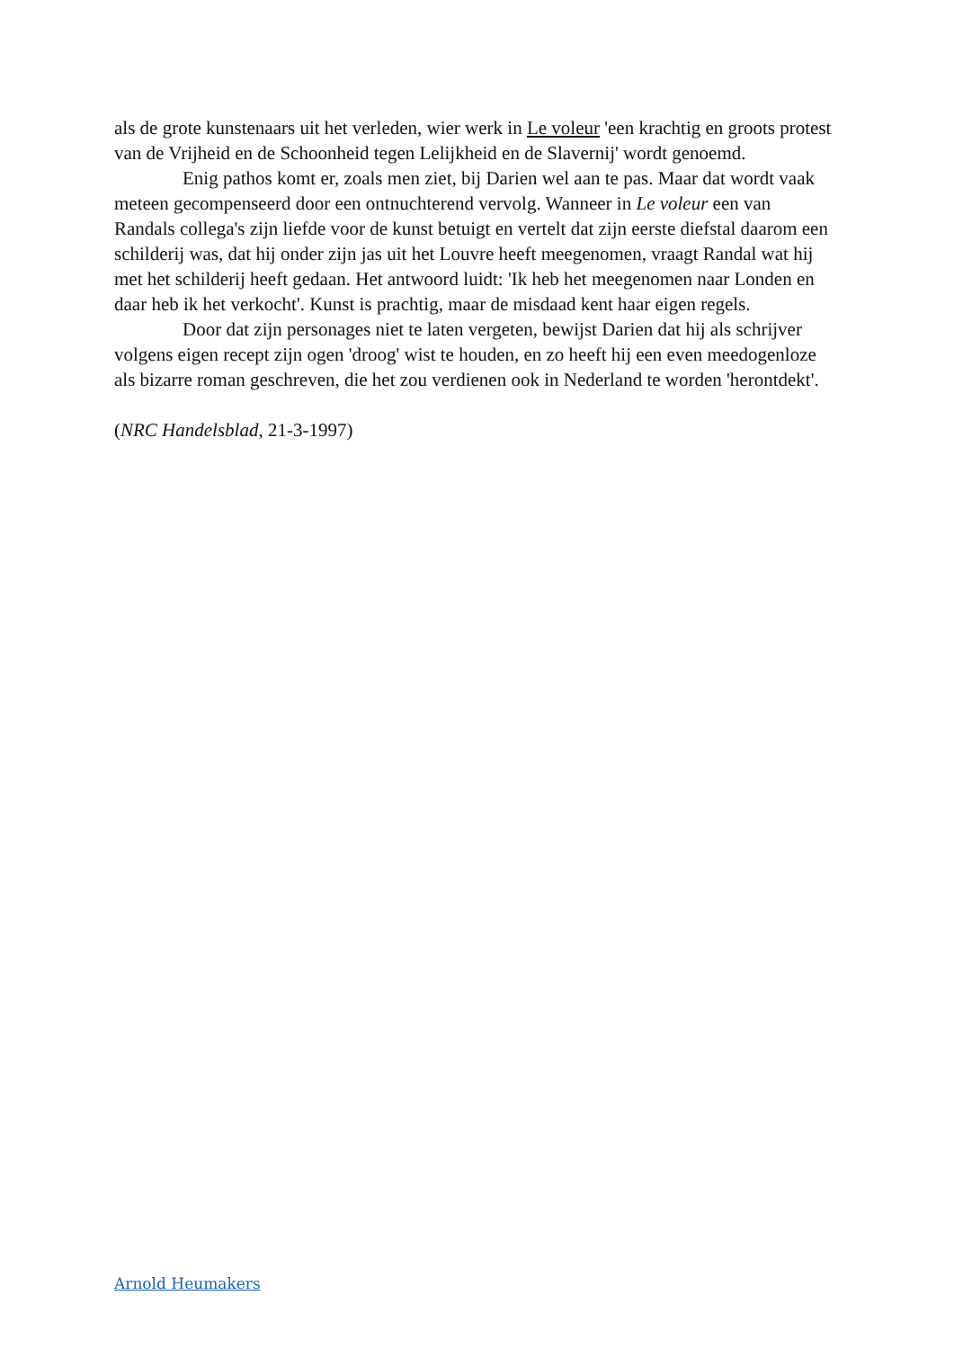als de grote kunstenaars uit het verleden, wier werk in Le voleur 'een krachtig en groots protest van de Vrijheid en de Schoonheid tegen Lelijkheid en de Slavernij' wordt genoemd.
Enig pathos komt er, zoals men ziet, bij Darien wel aan te pas. Maar dat wordt vaak meteen gecompenseerd door een ontnuchterend vervolg. Wanneer in Le voleur een van Randals collega's zijn liefde voor de kunst betuigt en vertelt dat zijn eerste diefstal daarom een schilderij was, dat hij onder zijn jas uit het Louvre heeft meegenomen, vraagt Randal wat hij met het schilderij heeft gedaan. Het antwoord luidt: 'Ik heb het meegenomen naar Londen en daar heb ik het verkocht'. Kunst is prachtig, maar de misdaad kent haar eigen regels.
Door dat zijn personages niet te laten vergeten, bewijst Darien dat hij als schrijver volgens eigen recept zijn ogen 'droog' wist te houden, en zo heeft hij een even meedogenloze als bizarre roman geschreven, die het zou verdienen ook in Nederland te worden 'herontdekt'.
(NRC Handelsblad, 21-3-1997)
Arnold Heumakers